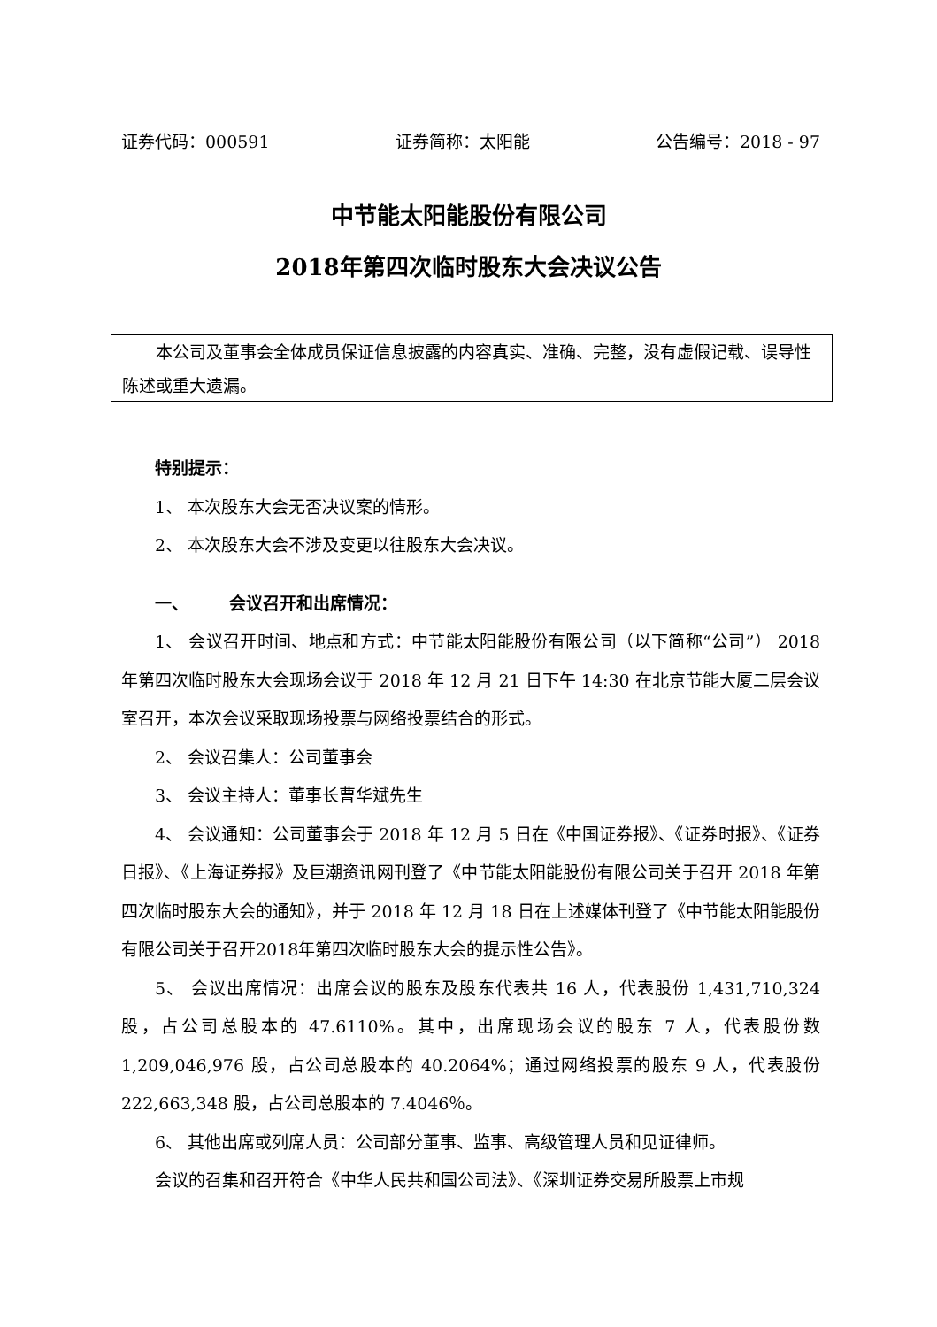证券代码：000591 证券简称：太阳能 公告编号：2018 - 97
中节能太阳能股份有限公司
2018年第四次临时股东大会决议公告
本公司及董事会全体成员保证信息披露的内容真实、准确、完整，没有虚假记载、误导性陈述或重大遗漏。
特别提示：
1、 本次股东大会无否决议案的情形。
2、 本次股东大会不涉及变更以往股东大会决议。
一、 会议召开和出席情况：
1、 会议召开时间、地点和方式：中节能太阳能股份有限公司（以下简称“公司”） 2018 年第四次临时股东大会现场会议于 2018 年 12 月 21 日下午 14:30 在北京节能大厦二层会议室召开，本次会议采取现场投票与网络投票结合的形式。
2、 会议召集人：公司董事会
3、 会议主持人：董事长曹华斌先生
4、 会议通知：公司董事会于 2018 年 12 月 5 日在《中国证券报》、《证券时报》、《证券日报》、《上海证券报》及巨潮资讯网刊登了《中节能太阳能股份有限公司关于召开 2018 年第四次临时股东大会的通知》，并于 2018 年 12 月 18 日在上述媒体刊登了《中节能太阳能股份有限公司关于召开2018年第四次临时股东大会的提示性公告》。
5、 会议出席情况：出席会议的股东及股东代表共 16 人，代表股份 1,431,710,324 股，占公司总股本的 47.6110%。其中，出席现场会议的股东 7 人，代表股份数 1,209,046,976 股，占公司总股本的 40.2064%；通过网络投票的股东 9 人，代表股份 222,663,348 股，占公司总股本的 7.4046％。
6、 其他出席或列席人员：公司部分董事、监事、高级管理人员和见证律师。
会议的召集和召开符合《中华人民共和国公司法》、《深圳证券交易所股票上市规